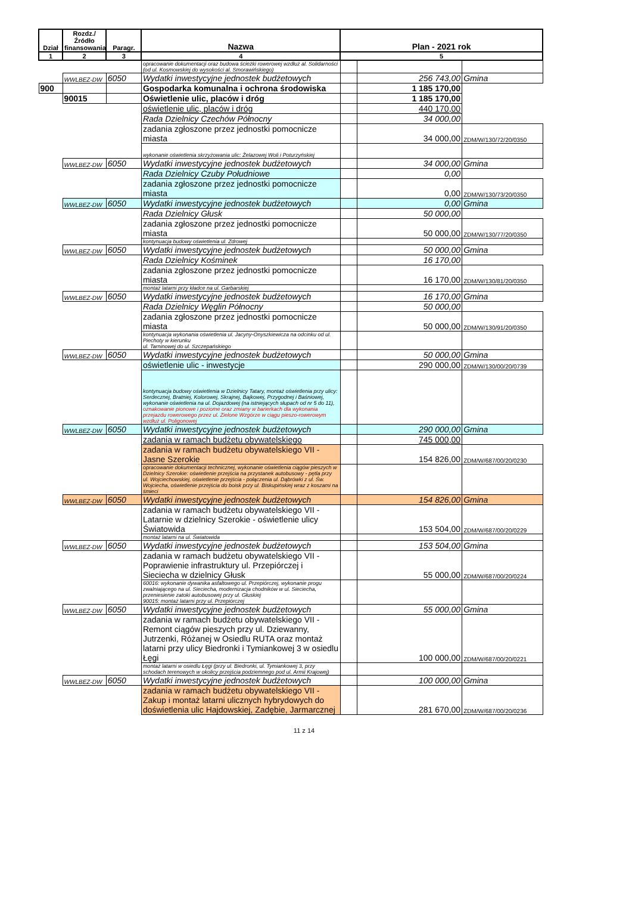| Dział | Rozdz./ Źródło finansowania | Paragr. | Nazwa | Plan - 2021 rok | | |
| --- | --- | --- | --- | --- | --- | --- |
| 1 | 2 | 3 | 4 | 5 | | |
| | | | opracowanie dokumentacji oraz budowa ścieżki rowerowej wzdłuż al. Solidarności (od ul. Kosmowskiej do wysokości al. Smorawińskiego) | | | |
| | WWLBEZ-DW | 6050 | Wydatki inwestycyjne jednostek budżetowych | | 256 743,00 | Gmina |
| 900 | | | Gospodarka komunalna i ochrona środowiska | | 1 185 170,00 | |
| | 90015 | | Oświetlenie ulic, placów i dróg | | 1 185 170,00 | |
| | | | oświetlenie ulic, placów i dróg | | 440 170,00 | |
| | | | Rada Dzielnicy Czechów Północny | | 34 000,00 | |
| | | | zadania zgłoszone przez jednostki pomocnicze miasta | | 34 000,00 | ZDM/W/130/72/20/0350 |
| | | | wykonanie oświetlenia skrzyżowania ulic: Żelazowej Woli i Poturzyńskiej | | | |
| | WWLBEZ-DW | 6050 | Wydatki inwestycyjne jednostek budżetowych | | 34 000,00 | Gmina |
| | | | Rada Dzielnicy Czuby Południowe | | 0,00 | |
| | | | zadania zgłoszone przez jednostki pomocnicze miasta | | 0,00 | ZDM/W/130/73/20/0350 |
| | WWLBEZ-DW | 6050 | Wydatki inwestycyjne jednostek budżetowych | | 0,00 | Gmina |
| | | | Rada Dzielnicy Głusk | | 50 000,00 | |
| | | | zadania zgłoszone przez jednostki pomocnicze miasta | | 50 000,00 | ZDM/W/130/77/20/0350 |
| | | | kontynuacja budowy oświetlenia ul. Zdrowej | | | |
| | WWLBEZ-DW | 6050 | Wydatki inwestycyjne jednostek budżetowych | | 50 000,00 | Gmina |
| | | | Rada Dzielnicy Kośminek | | 16 170,00 | |
| | | | zadania zgłoszone przez jednostki pomocnicze miasta | | 16 170,00 | ZDM/W/130/81/20/0350 |
| | | | montaż latarni przy kładce na ul. Garbarskiej | | | |
| | WWLBEZ-DW | 6050 | Wydatki inwestycyjne jednostek budżetowych | | 16 170,00 | Gmina |
| | | | Rada Dzielnicy Węglin Północny | | 50 000,00 | |
| | | | zadania zgłoszone przez jednostki pomocnicze miasta | | 50 000,00 | ZDM/W/130/91/20/0350 |
| | | | kontynuacja wykonania oświetlenia ul. Jacyny-Onyszkiewicza na odcinku od ul. Piechoty w kierunku ul. Tarninowej do ul. Szczepańskiego | | | |
| | WWLBEZ-DW | 6050 | Wydatki inwestycyjne jednostek budżetowych | | 50 000,00 | Gmina |
| | | | oświetlenie ulic - inwestycje | | 290 000,00 | ZDM/W/130/00/20/0739 |
| | | | kontynuacja budowy oświetlenia w Dzielnicy Tatary, montaż oświetlenia przy ulicy: Serdecznej, Bratniej, Kolorowej, Skrajnej, Bajkowej, Przygodnej i Baśniowej, wykonanie oświetlenia na ul. Dojazdowej (na istniejących słupach od nr 5 do 11), oznakowanie pionowe i poziome oraz zmiany w barierkach dla wykonania przejazdu rowerowego przez ul. Zielone Wzgórze w ciągu pieszo-rowerowym wzdłuż ul. Poligonowej | | | |
| | WWLBEZ-DW | 6050 | Wydatki inwestycyjne jednostek budżetowych | | 290 000,00 | Gmina |
| | | | zadania w ramach budżetu obywatelskiego | | 745 000,00 | |
| | | | zadania w ramach budżetu obywatelskiego VII - Jasne Szerokie | | 154 826,00 | ZDM/W/687/00/20/0230 |
| | | | opracowanie dokumentacji technicznej, wykonanie oświetlenia ciągów pieszych w Dzielnicy Szerokie: oświetlenie przejścia na przystanek autobusowy - pętla przy ul. Wojciechowskiej, oświetlenie przejścia - połączenia ul. Dąbrówki z ul. Św. Wojciecha, oświetlenie przejścia do boisk przy ul. Biskupińskiej wraz z koszami na śmieci | | | |
| | WWLBEZ-DW | 6050 | Wydatki inwestycyjne jednostek budżetowych | | 154 826,00 | Gmina |
| | | | zadania w ramach budżetu obywatelskiego VII - Latarnie w dzielnicy Szerokie - oświetlenie ulicy Światowida | | 153 504,00 | ZDM/W/687/00/20/0229 |
| | | | montaż latarni na ul. Światowida | | | |
| | WWLBEZ-DW | 6050 | Wydatki inwestycyjne jednostek budżetowych | | 153 504,00 | Gmina |
| | | | zadania w ramach budżetu obywatelskiego VII - Poprawienie infrastruktury ul. Przepiórczej i Sieciecha w dzielnicy Głusk | | 55 000,00 | ZDM/W/687/00/20/0224 |
| | | | 60016: wykonanie dywanika asfaltowego ul. Przepiórczej, wykonanie progu zwalniającego na ul. Sieciecha, modernizacja chodników w ul. Sieciecha, przeniesienie zatoki autobusowej przy ul. Głuskiej 90015: montaż latarni przy ul. Przepiórczej | | | |
| | WWLBEZ-DW | 6050 | Wydatki inwestycyjne jednostek budżetowych | | 55 000,00 | Gmina |
| | | | zadania w ramach budżetu obywatelskiego VII - Remont ciągów pieszych przy ul. Dziewanny, Jutrzenki, Różanej w Osiedlu RUTA oraz montaż latarni przy ulicy Biedronki i Tymiankowej 3 w osiedlu Łęgi | | 100 000,00 | ZDM/W/687/00/20/0221 |
| | | | montaż latarni w osiedlu Łęgi (przy ul. Biedronki, ul. Tymiankowej 3, przy schodach terenowych w okolicy przejścia podziemnego pod ul. Armii Krajowej) | | | |
| | WWLBEZ-DW | 6050 | Wydatki inwestycyjne jednostek budżetowych | | 100 000,00 | Gmina |
| | | | zadania w ramach budżetu obywatelskiego VII - Zakup i montaż latarni ulicznych hybrydowych do doświetlenia ulic Hajdowskiej, Zadębie, Jarmarcznej | | 281 670,00 | ZDM/W/687/00/20/0236 |
11 z 14